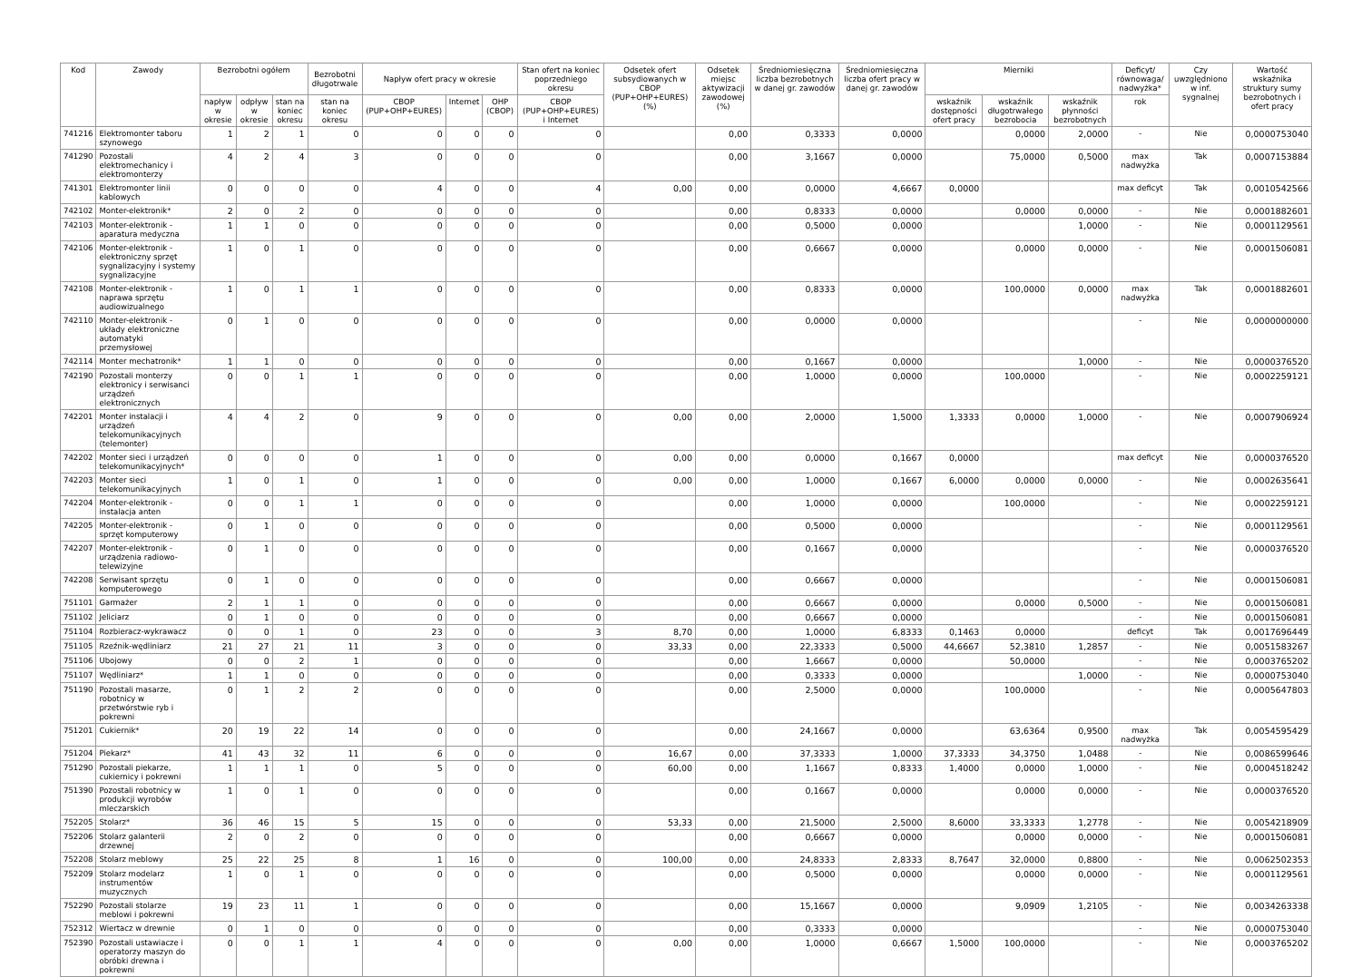| Kod | Zawody | Bezrobotni ogółem | | | Bezrobotni długotrwale | Napływ ofert pracy w okresie | | | Stan ofert na koniec poprzedniego okresu | Odsetek ofert subsydiowanych w CBOP (PUP+OHP+EURES) (%) | Odsetek miejsc aktywizacji zawodowej (%) | Średniomiesięczna liczba bezrobotnych w danej gr. zawodów | Średniomiesięczna liczba ofert pracy w danej gr. zawodów | Mierniki | | | Deficyt/ równowaga/ nadwyżka* | Czy uwzględniono w inf. sygnalnej | Wartość wskaźnika struktury sumy bezrobotnych i ofert pracy |
| --- | --- | --- | --- | --- | --- | --- | --- | --- | --- | --- | --- | --- | --- | --- | --- | --- | --- | --- | --- |
| | | napływ w okresie | odpływ w okresie | stan na koniec okresu | stan na koniec okresu | CBOP (PUP+OHP+EURES) | Internet | OHP (CBOP) | CBOP (PUP+OHP+EURES) i Internet | | | | | wskaźnik dostępności ofert pracy | wskaźnik długotrwałego bezrobocia | wskaźnik płynności bezrobotnych | rok | | |
| 741216 | Elektromonter taboru szynowego | 1 | 2 | 1 | 0 | 0 | 0 | 0 | 0 | | 0,00 | 0,3333 | 0,0000 | | 0,0000 | 2,0000 | - | Nie | 0,0000753040 |
| 741290 | Pozostali elektromechanicy i elektromonterzy | 4 | 2 | 4 | 3 | 0 | 0 | 0 | 0 | | 0,00 | 3,1667 | 0,0000 | | 75,0000 | 0,5000 | max nadwyżka | Tak | 0,0007153884 |
| 741301 | Elektromonter linii kablowych | 0 | 0 | 0 | 0 | 4 | 0 | 0 | 4 | 0,00 | 0,00 | 0,0000 | 4,6667 | 0,0000 | | | max deficyt | Tak | 0,0010542566 |
| 742102 | Monter-elektronik* | 2 | 0 | 2 | 0 | 0 | 0 | 0 | 0 | | 0,00 | 0,8333 | 0,0000 | | 0,0000 | 0,0000 | - | Nie | 0,0001882601 |
| 742103 | Monter-elektronik - aparatura medyczna | 1 | 1 | 0 | 0 | 0 | 0 | 0 | 0 | | 0,00 | 0,5000 | 0,0000 | | | 1,0000 | - | Nie | 0,0001129561 |
| 742106 | Monter-elektronik - elektroniczny sprzęt sygnalizacyjny i systemy sygnalizacyjne | 1 | 0 | 1 | 0 | 0 | 0 | 0 | 0 | | 0,00 | 0,6667 | 0,0000 | | 0,0000 | 0,0000 | - | Nie | 0,0001506081 |
| 742108 | Monter-elektronik - naprawa sprzętu audiowizualnego | 1 | 0 | 1 | 1 | 0 | 0 | 0 | 0 | | 0,00 | 0,8333 | 0,0000 | | 100,0000 | 0,0000 | max nadwyżka | Tak | 0,0001882601 |
| 742110 | Monter-elektronik - układy elektroniczne automatyki przemysłowej | 0 | 1 | 0 | 0 | 0 | 0 | 0 | 0 | | 0,00 | 0,0000 | 0,0000 | | | | - | Nie | 0,0000000000 |
| 742114 | Monter mechatronik* | 1 | 1 | 0 | 0 | 0 | 0 | 0 | 0 | | 0,00 | 0,1667 | 0,0000 | | | 1,0000 | - | Nie | 0,0000376520 |
| 742190 | Pozostali monterzy elektronicy i serwisanci urządzeń elektronicznych | 0 | 0 | 1 | 1 | 0 | 0 | 0 | 0 | | 0,00 | 1,0000 | 0,0000 | | 100,0000 | | - | Nie | 0,0002259121 |
| 742201 | Monter instalacji i urządzeń telekomunikacyjnych (telemonter) | 4 | 4 | 2 | 0 | 9 | 0 | 0 | 0 | 0,00 | 0,00 | 2,0000 | 1,5000 | 1,3333 | 0,0000 | 1,0000 | - | Nie | 0,0007906924 |
| 742202 | Monter sieci i urządzeń telekomunikacyjnych* | 0 | 0 | 0 | 0 | 1 | 0 | 0 | 0 | 0,00 | 0,00 | 0,0000 | 0,1667 | 0,0000 | | | max deficyt | Nie | 0,0000376520 |
| 742203 | Monter sieci telekomunikacyjnych | 1 | 0 | 1 | 0 | 1 | 0 | 0 | 0 | 0,00 | 0,00 | 1,0000 | 0,1667 | 6,0000 | 0,0000 | 0,0000 | - | Nie | 0,0002635641 |
| 742204 | Monter-elektronik - instalacja anten | 0 | 0 | 1 | 1 | 0 | 0 | 0 | 0 | | 0,00 | 1,0000 | 0,0000 | | 100,0000 | | - | Nie | 0,0002259121 |
| 742205 | Monter-elektronik - sprzęt komputerowy | 0 | 1 | 0 | 0 | 0 | 0 | 0 | 0 | | 0,00 | 0,5000 | 0,0000 | | | | - | Nie | 0,0001129561 |
| 742207 | Monter-elektronik - urządzenia radiowo-telewizyjne | 0 | 1 | 0 | 0 | 0 | 0 | 0 | 0 | | 0,00 | 0,1667 | 0,0000 | | | | - | Nie | 0,0000376520 |
| 742208 | Serwisant sprzętu komputerowego | 0 | 1 | 0 | 0 | 0 | 0 | 0 | 0 | | 0,00 | 0,6667 | 0,0000 | | | | - | Nie | 0,0001506081 |
| 751101 | Garmażer | 2 | 1 | 1 | 0 | 0 | 0 | 0 | 0 | | 0,00 | 0,6667 | 0,0000 | | 0,0000 | 0,5000 | - | Nie | 0,0001506081 |
| 751102 | Jeliciarz | 0 | 1 | 0 | 0 | 0 | 0 | 0 | 0 | | 0,00 | 0,6667 | 0,0000 | | | | - | Nie | 0,0001506081 |
| 751104 | Rozbieracz-wykrawacz | 0 | 0 | 1 | 0 | 23 | 0 | 0 | 3 | 8,70 | 0,00 | 1,0000 | 6,8333 | 0,1463 | 0,0000 | | deficyt | Tak | 0,0017696449 |
| 751105 | Rzeźnik-wędliniarz | 21 | 27 | 21 | 11 | 3 | 0 | 0 | 0 | 33,33 | 0,00 | 22,3333 | 0,5000 | 44,6667 | 52,3810 | 1,2857 | - | Nie | 0,0051583267 |
| 751106 | Ubojowy | 0 | 0 | 2 | 1 | 0 | 0 | 0 | 0 | | 0,00 | 1,6667 | 0,0000 | | 50,0000 | | - | Nie | 0,0003765202 |
| 751107 | Wędliniarz* | 1 | 1 | 0 | 0 | 0 | 0 | 0 | 0 | | 0,00 | 0,3333 | 0,0000 | | | 1,0000 | - | Nie | 0,0000753040 |
| 751190 | Pozostali masarze, robotnicy w przetwórstwie ryb i pokrewni | 0 | 1 | 2 | 2 | 0 | 0 | 0 | 0 | | 0,00 | 2,5000 | 0,0000 | | 100,0000 | | - | Nie | 0,0005647803 |
| 751201 | Cukiernik* | 20 | 19 | 22 | 14 | 0 | 0 | 0 | 0 | | 0,00 | 24,1667 | 0,0000 | | 63,6364 | 0,9500 | max nadwyżka | Tak | 0,0054595429 |
| 751204 | Piekarz* | 41 | 43 | 32 | 11 | 6 | 0 | 0 | 0 | 16,67 | 0,00 | 37,3333 | 1,0000 | 37,3333 | 34,3750 | 1,0488 | - | Nie | 0,0086599646 |
| 751290 | Pozostali piekarze, cukiernicy i pokrewni | 1 | 1 | 1 | 0 | 5 | 0 | 0 | 0 | 60,00 | 0,00 | 1,1667 | 0,8333 | 1,4000 | 0,0000 | 1,0000 | - | Nie | 0,0004518242 |
| 751390 | Pozostali robotnicy w produkcji wyrobów mleczarskich | 1 | 0 | 1 | 0 | 0 | 0 | 0 | 0 | | 0,00 | 0,1667 | 0,0000 | | 0,0000 | 0,0000 | - | Nie | 0,0000376520 |
| 752205 | Stolarz* | 36 | 46 | 15 | 5 | 15 | 0 | 0 | 0 | 53,33 | 0,00 | 21,5000 | 2,5000 | 8,6000 | 33,3333 | 1,2778 | - | Nie | 0,0054218909 |
| 752206 | Stolarz galanterii drzewnej | 2 | 0 | 2 | 0 | 0 | 0 | 0 | 0 | | 0,00 | 0,6667 | 0,0000 | | 0,0000 | 0,0000 | - | Nie | 0,0001506081 |
| 752208 | Stolarz meblowy | 25 | 22 | 25 | 8 | 1 | 16 | 0 | 0 | 100,00 | 0,00 | 24,8333 | 2,8333 | 8,7647 | 32,0000 | 0,8800 | - | Nie | 0,0062502353 |
| 752209 | Stolarz modelarz instrumentów muzycznych | 1 | 0 | 1 | 0 | 0 | 0 | 0 | 0 | | 0,00 | 0,5000 | 0,0000 | | 0,0000 | 0,0000 | - | Nie | 0,0001129561 |
| 752290 | Pozostali stolarze meblowi i pokrewni | 19 | 23 | 11 | 1 | 0 | 0 | 0 | 0 | | 0,00 | 15,1667 | 0,0000 | | 9,0909 | 1,2105 | - | Nie | 0,0034263338 |
| 752312 | Wiertacz w drewnie | 0 | 1 | 0 | 0 | 0 | 0 | 0 | 0 | | 0,00 | 0,3333 | 0,0000 | | | | - | Nie | 0,0000753040 |
| 752390 | Pozostali ustawiacze i operatorzy maszyn do obróbki drewna i pokrewni | 0 | 0 | 1 | 1 | 4 | 0 | 0 | 0 | 0,00 | 0,00 | 1,0000 | 0,6667 | 1,5000 | 100,0000 | | - | Nie | 0,0003765202 |